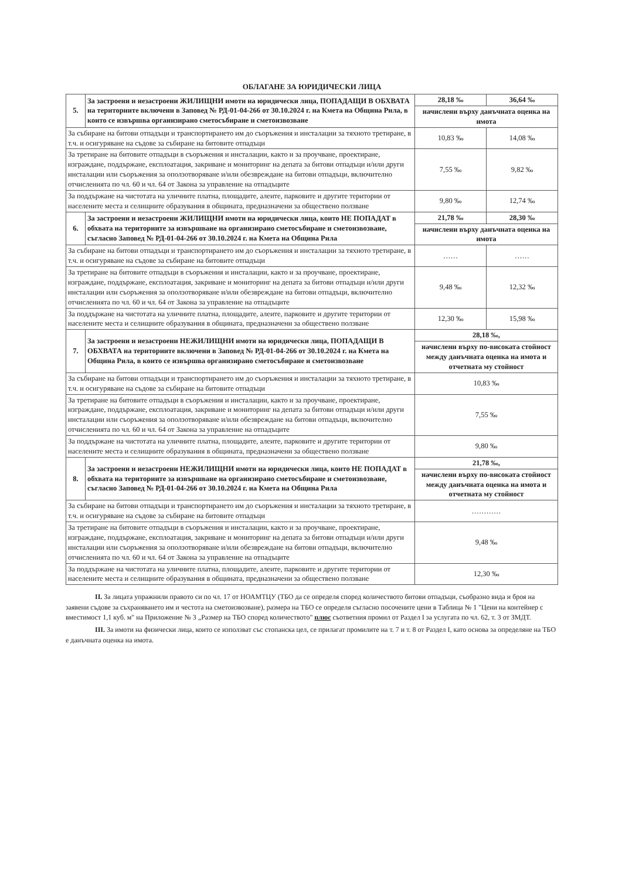ОБЛАГАНЕ ЗА ЮРИДИЧЕСКИ ЛИЦА
| 5. | За застроени и незастроени ЖИЛИЩНИ имоти на юридически лица, ПОПАДАЩИ В ОБХВАТА на териториите включени в Заповед № РД-01-04-266 от 30.10.2024 г. на Кмета на Община Рила, в които се извършва организирано сметосъбиране и сметоизвозване | 28,18 ‰ | 36,64 ‰ |
| | | начислени върху данъчната оценка на имота | |
| За събиране на битови отпадъци и транспортирането им до съоръжения и инсталации за тяхното третиране, в т.ч. и осигуряване на съдове за събиране на битовите отпадъци | | 10,83 ‰ | 14,08 ‰ |
| За третиране на битовите отпадъци в съоръжения и инсталации, както и за проучване, проектиране, изграждане, поддържане, експлоатация, закриване и мониторинг на депата за битови отпадъци и/или други инсталации или съоръжения за оползотворяване и/или обезвреждане на битови отпадъци, включително отчисленията по чл. 60 и чл. 64 от Закона за управление на отпадъците | | 7,55 ‰ | 9,82 ‰ |
| За поддържане на чистотата на уличните платна, площадите, алеите, парковите и другите територии от населените места и селищните образувания в общината, предназначени за обществено ползване | | 9,80 ‰ | 12,74 ‰ |
| 6. | За застроени и незастроени ЖИЛИЩНИ имоти на юридически лица, които НЕ ПОПАДАТ в обхвата на териториите за извършване на организирано сметосъбиране и сметоизвозване, съгласно Заповед № РД-01-04-266 от 30.10.2024 г. на Кмета на Община Рила | 21,78 ‰ | 28,30 ‰ |
| | | начислени върху данъчната оценка на имота | |
| За събиране на битови отпадъци и транспортирането им до съоръжения и инсталации за тяхното третиране, в т.ч. и осигуряване на съдове за събиране на битовите отпадъци | | …… | …… |
| За третиране на битовите отпадъци в съоръжения и инсталации, както и за проучване, проектиране, изграждане, поддържане, експлоатация, закриване и мониторинг на депата за битови отпадъци и/или други инсталации или съоръжения за оползотворяване и/или обезвреждане на битови отпадъци, включително отчисленията по чл. 60 и чл. 64 от Закона за управление на отпадъците | | 9,48 ‰ | 12,32 ‰ |
| За поддържане на чистотата на уличните платна, площадите, алеите, парковите и другите територии от населените места и селищните образувания в общината, предназначени за обществено ползване | | 12,30 ‰ | 15,98 ‰ |
| 7. | За застроени и незастроени НЕЖИЛИЩНИ имоти на юридически лица, ПОПАДАЩИ В ОБХВАТА на териториите включени в Заповед № РД-01-04-266 от 30.10.2024 г. на Кмета на Община Рила, в които се извършва организирано сметосъбиране и сметоизвозване | 28,18 ‰, | |
| | | начислени върху по-високата стойност между данъчната оценка на имота и отчетната му стойност | |
| За събиране на битови отпадъци и транспортирането им до съоръжения и инсталации за тяхното третиране, в т.ч. и осигуряване на съдове за събиране на битовите отпадъци | | 10,83 ‰ | |
| За третиране на битовите отпадъци в съоръжения и инсталации, както и за проучване, проектиране, изграждане, поддържане, експлоатация, закриване и мониторинг на депата за битови отпадъци и/или други инсталации или съоръжения за оползотворяване и/или обезвреждане на битови отпадъци, включително отчисленията по чл. 60 и чл. 64 от Закона за управление на отпадъците | | 7,55 ‰ | |
| За поддържане на чистотата на уличните платна, площадите, алеите, парковите и другите територии от населените места и селищните образувания в общината, предназначени за обществено ползване | | 9,80 ‰ | |
| 8. | За застроени и незастроени НЕЖИЛИЩНИ имоти на юридически лица, които НЕ ПОПАДАТ в обхвата на териториите за извършване на организирано сметосъбиране и сметоизвозване, съгласно Заповед № РД-01-04-266 от 30.10.2024 г. на Кмета на Община Рила | 21,78 ‰, | |
| | | начислени върху по-високата стойност между данъчната оценка на имота и отчетната му стойност | |
| За събиране на битови отпадъци и транспортирането им до съоръжения и инсталации за тяхното третиране, в т.ч. и осигуряване на съдове за събиране на битовите отпадъци | | ………… | |
| За третиране на битовите отпадъци в съоръжения и инсталации, както и за проучване, проектиране, изграждане, поддържане, експлоатация, закриване и мониторинг на депата за битови отпадъци и/или други инсталации или съоръжения за оползотворяване и/или обезвреждане на битови отпадъци, включително отчисленията по чл. 60 и чл. 64 от Закона за управление на отпадъците | | 9,48 ‰ | |
| За поддържане на чистотата на уличните платна, площадите, алеите, парковите и другите територии от населените места и селищните образувания в общината, предназначени за обществено ползване | | 12,30 ‰ | |
II. За лицата упражнили правото си по чл. 17 от НОАМТЦУ (ТБО да се определя според количеството битови отпадъци, съобразно вида и броя на заявени съдове за съхраняването им и честота на сметоизвозване), размера на ТБО се определя съгласно посочените цени в Таблица № 1 "Цени на контейнер с вместимост 1,1 куб. м" на Приложение № 3 „Размер на ТБО според количеството" плюс съответния промил от Раздел I за услугата по чл. 62, т. 3 от ЗМДТ.
III. За имоти на физически лица, които се използват със стопанска цел, се прилагат промилите на т. 7 и т. 8 от Раздел I, като основа за определяне на ТБО е данъчната оценка на имота.